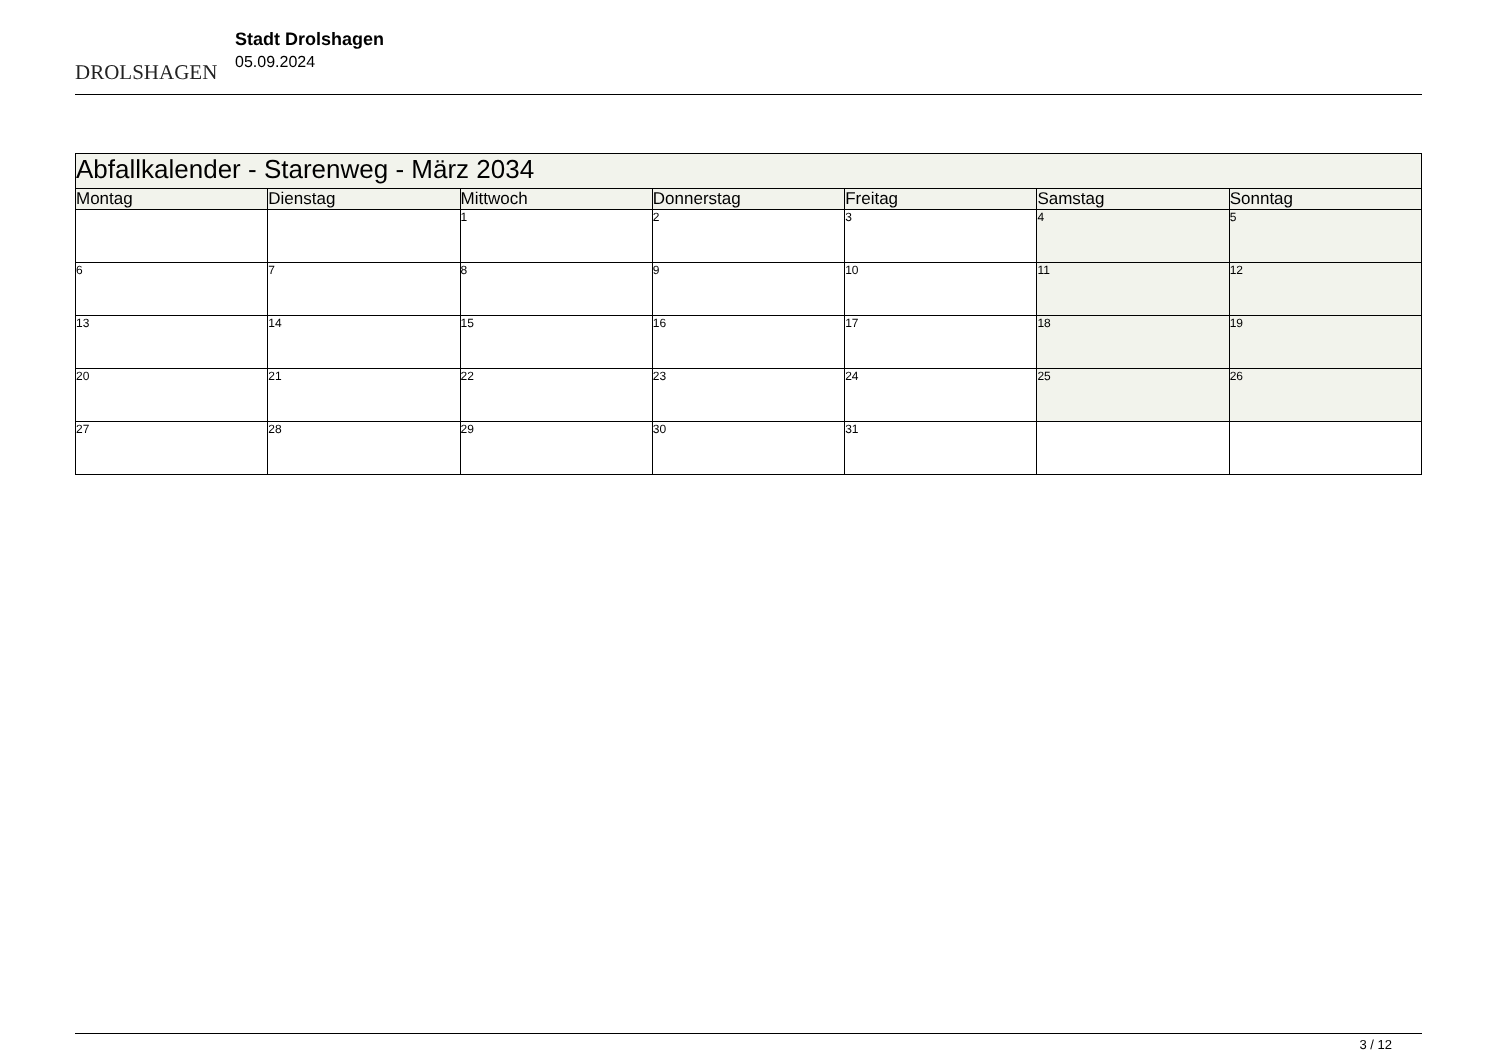DROLSHAGEN
Stadt Drolshagen
05.09.2024
| Abfallkalender - Starenweg - März 2034 | | | | | | |
| Montag | Dienstag | Mittwoch | Donnerstag | Freitag | Samstag | Sonntag |
| | | 1 | 2 | 3 | 4 | 5 |
| 6 | 7 | 8 | 9 | 10 | 11 | 12 |
| 13 | 14 | 15 | 16 | 17 | 18 | 19 |
| 20 | 21 | 22 | 23 | 24 | 25 | 26 |
| 27 | 28 | 29 | 30 | 31 | | |
3 / 12